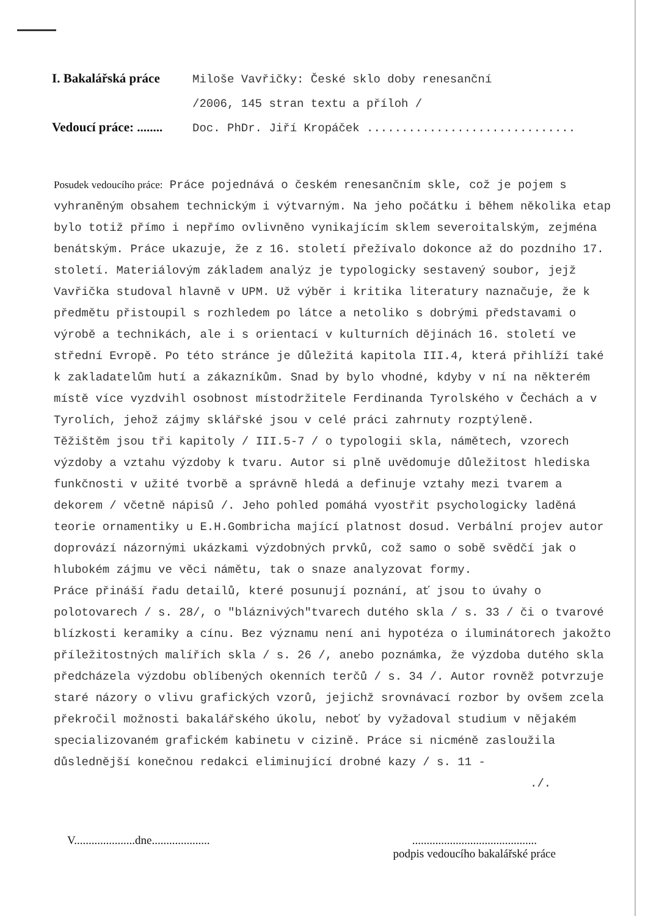I. Bakalářská práce
Miloše Vavřičky: České sklo doby renesanční
/2006, 145 stran textu a příloh /
Vedoucí práce: ........
Doc. PhDr. Jiří Kropáček ..............................
Posudek vedoucího práce: Práce pojednává o českém renesančním skle, což je pojem s vyhraněným obsahem technickým i výtvarným. Na jeho počátku i během několika etap bylo totiž přímo i nepřímo ovlivněno vynikajícím sklem severoitalským, zejména benátským. Práce ukazuje, že z 16. století přežívalo dokonce až do pozdního 17. století. Materiálovým základem analýz je typologicky sestavený soubor, jejž Vavřička studoval hlavně v UPM. Už výběr i kritika literatury naznačuje, že k předmětu přistoupil s rozhledem po látce a netoliko s dobrými představami o výrobě a technikách, ale i s orientací v kulturních dějinách 16. století ve střední Evropě. Po této stránce je důležitá kapitola III.4, která přihlíží také k zakladatelům hutí a zákazníkům. Snad by bylo vhodné, kdyby v ní na některém místě více vyzdvihl osobnost místodržitele Ferdinanda Tyrolského v Čechách a v Tyrolích, jehož zájmy sklářské jsou v celé práci zahrnuty rozptýleně.
Těžištěm jsou tři kapitoly / III.5-7 / o typologii skla, námětech, vzorech výzdoby a vztahu výzdoby k tvaru. Autor si plně uvědomuje důležitost hlediska funkčnosti v užité tvorbě a správně hledá a definuje vztahy mezi tvarem a dekorem / včetně nápisů /. Jeho pohled pomáhá vyostřit psychologicky laděná teorie ornamentiky u E.H.Gombricha mající platnost dosud. Verbální projev autor doprovází názornými ukázkami výzdobných prvků, což samo o sobě svědčí jak o hlubokém zájmu ve věci námětu, tak o snaze analyzovat formy.
Práce přináší řadu detailů, které posunují poznání, ať jsou to úvahy o polotovarech / s. 28/, o "bláznivých"tvarech dutého skla / s. 33 / či o tvarové blízkosti keramiky a cínu. Bez významu není ani hypotéza o iluminátorech jakožto příležitostných malířích skla / s. 26 /, anebo poznámka, že výzdoba dutého skla předcházela výzdobu oblíbených okenních terčů / s. 34 /. Autor rovněž potvrzuje staré názory o vlivu grafických vzorů, jejichž srovnávací rozbor by ovšem zcela překročil možnosti bakalářského úkolu, neboť by vyžadoval studium v nějakém specializovaném grafickém kabinetu v cizině. Práce si nicméně zasloužila důslednější konečnou redakci eliminující drobné kazy / s. 11 -
./.
V.....................dne....................
...........................................
podpis vedoucího bakalářské práce